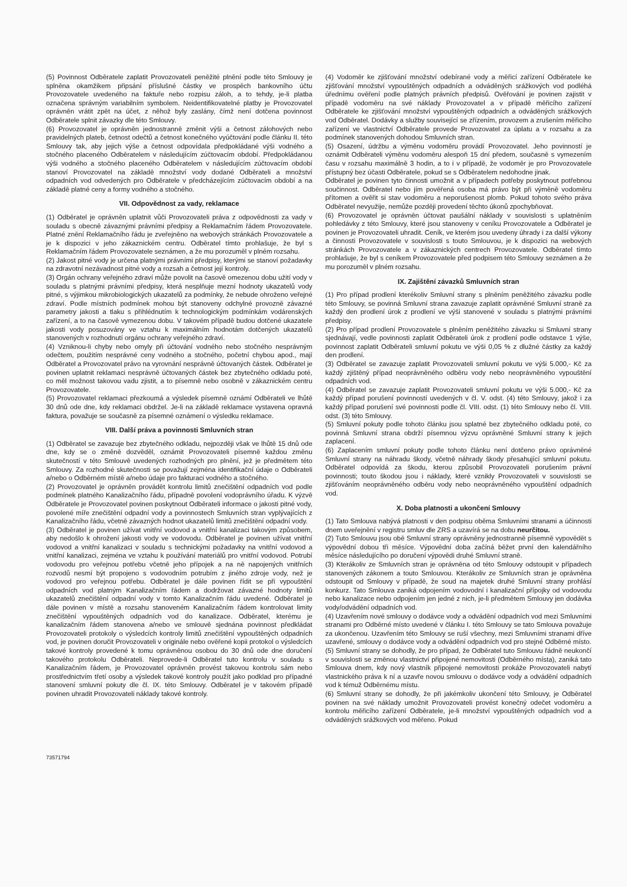(5) Povinnost Odběratele zaplatit Provozovateli peněžité plnění podle této Smlouvy je splněna okamžikem připsání příslušné částky ve prospěch bankovního účtu Provozovatele uvedeného na faktuře nebo rozpisu záloh, a to tehdy, je-li platba označena správným variabilním symbolem. Neidentifikovatelné platby je Provozovatel oprávněn vrátit zpět na účet, z něhož byly zaslány, čímž není dotčena povinnost Odběratele splnit závazky dle této Smlouvy.
(6) Provozovatel je oprávněn jednostranně změnit výši a četnost zálohových nebo pravidelných plateb, četnost odečtů a četnost konečného vyúčtování podle článku II. této Smlouvy tak, aby jejich výše a četnost odpovídala předpokládané výši vodného a stočného placeného Odběratelem v následujícím zúčtovacím období. Předpokládanou výši vodného a stočného placeného Odběratelem v následujícím zúčtovacím období stanoví Provozovatel na základě množství vody dodané Odběrateli a množství odpadních vod odvedených pro Odběratele v předcházejícím zúčtovacím období a na základě platné ceny a formy vodného a stočného.
VII. Odpovědnost za vady, reklamace
(1) Odběratel je oprávněn uplatnit vůči Provozovateli práva z odpovědnosti za vady v souladu s obecně závaznými právními předpisy a Reklamačním řádem Provozovatele. Platné znění Reklamačního řádu je zveřejněno na webových stránkách Provozovatele a je k dispozici v jeho zákaznickém centru. Odběratel tímto prohlašuje, že byl s Reklamačním řádem Provozovatele seznámen, a že mu porozuměl v plném rozsahu.
(2) Jakost pitné vody je určena platnými právními předpisy, kterými se stanoví požadavky na zdravotní nezávadnost pitné vody a rozsah a četnost její kontroly.
(3) Orgán ochrany veřejného zdraví může povolit na časově omezenou dobu užití vody v souladu s platnými právními předpisy, která nesplňuje mezní hodnoty ukazatelů vody pitné, s výjimkou mikrobiologických ukazatelů za podmínky, že nebude ohroženo veřejné zdraví. Podle místních podmínek mohou být stanoveny odchylné provozně závazné parametry jakosti a tlaku s přihlédnutím k technologickým podmínkám vodárenských zařízení, a to na časově vymezenou dobu. V takovém případě budou dotčené ukazatele jakosti vody posuzovány ve vztahu k maximálním hodnotám dotčených ukazatelů stanovených v rozhodnutí orgánu ochrany veřejného zdraví.
(4) Vzniknou-li chyby nebo omyly při účtování vodného nebo stočného nesprávným odečtem, použitím nesprávné ceny vodného a stočného, početní chybou apod., mají Odběratel a Provozovatel právo na vyrovnání nesprávně účtovaných částek. Odběratel je povinen uplatnit reklamaci nesprávně účtovaných částek bez zbytečného odkladu poté, co měl možnost takovou vadu zjistit, a to písemně nebo osobně v zákaznickém centru Provozovatele.
(5) Provozovatel reklamaci přezkoumá a výsledek písemně oznámí Odběrateli ve lhůtě 30 dnů ode dne, kdy reklamaci obdržel. Je-li na základě reklamace vystavena opravná faktura, považuje se současně za písemné oznámení o výsledku reklamace.
VIII. Další práva a povinnosti Smluvních stran
(1) Odběratel se zavazuje bez zbytečného odkladu, nejpozději však ve lhůtě 15 dnů ode dne, kdy se o změně dozvěděl, oznámit Provozovateli písemně každou změnu skutečností v této Smlouvě uvedených rozhodných pro plnění, jež je předmětem této Smlouvy. Za rozhodné skutečnosti se považují zejména identifikační údaje o Odběrateli a/nebo o Odběrném místě a/nebo údaje pro fakturaci vodného a stočného.
(2) Provozovatel je oprávněn provádět kontrolu limitů znečištění odpadních vod podle podmínek platného Kanalizačního řádu, případně povolení vodoprávního úřadu. K výzvě Odběratele je Provozovatel povinen poskytnout Odběrateli informace o jakosti pitné vody, povolené míře znečištění odpadní vody a povinnostech Smluvních stran vyplývajících z Kanalizačního řádu, včetně závazných hodnot ukazatelů limitů znečištění odpadní vody.
(3) Odběratel je povinen užívat vnitřní vodovod a vnitřní kanalizaci takovým způsobem, aby nedošlo k ohrožení jakosti vody ve vodovodu. Odběratel je povinen užívat vnitřní vodovod a vnitřní kanalizaci v souladu s technickými požadavky na vnitřní vodovod a vnitřní kanalizaci, zejména ve vztahu k používání materiálů pro vnitřní vodovod. Potrubí vodovodu pro veřejnou potřebu včetně jeho přípojek a na ně napojených vnitřních rozvodů nesmí být propojeno s vodovodním potrubím z jiného zdroje vody, než je vodovod pro veřejnou potřebu. Odběratel je dále povinen řídit se při vypouštění odpadních vod platným Kanalizačním řádem a dodržovat závazné hodnoty limitů ukazatelů znečištění odpadní vody v tomto Kanalizačním řádu uvedené. Odběratel je dále povinen v místě a rozsahu stanoveném Kanalizačním řádem kontrolovat limity znečištění vypouštěných odpadních vod do kanalizace. Odběratel, kterému je kanalizačním řádem stanovena a/nebo ve smlouvě sjednána povinnost předkládat Provozovateli protokoly o výsledcích kontroly limitů znečištění vypouštěných odpadních vod, je povinen doručit Provozovateli v originále nebo ověřené kopii protokol o výsledcích takové kontroly provedené k tomu oprávněnou osobou do 30 dnů ode dne doručení takového protokolu Odběrateli. Neprovede-li Odběratel tuto kontrolu v souladu s Kanalizačním řádem, je Provozovatel oprávněn provést takovou kontrolu sám nebo prostřednictvím třetí osoby a výsledek takové kontroly použít jako podklad pro případné stanovení smluvní pokuty dle čl. IX. této Smlouvy. Odběratel je v takovém případě povinen uhradit Provozovateli náklady takové kontroly.
(4) Vodoměr ke zjišťování množství odebírané vody a měřicí zařízení Odběratele ke zjišťování množství vypouštěných odpadních a odváděných srážkových vod podléhá úřednímu ověření podle platných právních předpisů. Ověřování je povinen zajistit v případě vodoměru na své náklady Provozovatel a v případě měřicího zařízení Odběratele ke zjišťování množství vypouštěných odpadních a odváděných srážkových vod Odběratel. Dodávky a služby související se zřízením, provozem a zrušením měřicího zařízení ve vlastnictví Odběratele provede Provozovatel za úplatu a v rozsahu a za podmínek stanovených dohodou Smluvních stran.
(5) Osazení, údržbu a výměnu vodoměru provádí Provozovatel. Jeho povinností je oznámit Odběrateli výměnu vodoměru alespoň 15 dní předem, současně s vymezením času v rozsahu maximálně 3 hodin, a to i v případě, že vodoměr je pro Provozovatele přístupný bez účasti Odběratele, pokud se s Odběratelem nedohodne jinak.
Odběratel je povinen tyto činnosti umožnit a v případech potřeby poskytnout potřebnou součinnost. Odběratel nebo jím pověřená osoba má právo být při výměně vodoměru přítomen a ověřit si stav vodoměru a neporušenost plomb. Pokud tohoto svého práva Odběratel nevyužije, nemůže později provedení těchto úkonů zpochybňovat.
(6) Provozovatel je oprávněn účtovat paušální náklady v souvislosti s uplatněním pohledávky z této Smlouvy, které jsou stanoveny v ceníku Provozovatele a Odběratel je povinen je Provozovateli uhradit. Ceník, ve kterém jsou uvedeny úhrady i za další výkony a činnosti Provozovatele v souvislosti s touto Smlouvou, je k dispozici na webových stránkách Provozovatele a v zákaznických centrech Provozovatele. Odběratel tímto prohlašuje, že byl s ceníkem Provozovatele před podpisem této Smlouvy seznámen a že mu porozuměl v plném rozsahu.
IX. Zajištění závazků Smluvních stran
(1) Pro případ prodlení kterékoliv Smluvní strany s plněním peněžitého závazku podle této Smlouvy, se povinná Smluvní strana zavazuje zaplatit oprávněné Smluvní straně za každý den prodlení úrok z prodlení ve výši stanovené v souladu s platnými právními předpisy.
(2) Pro případ prodlení Provozovatele s plněním peněžitého závazku si Smluvní strany sjednávají, vedle povinnosti zaplatit Odběrateli úrok z prodlení podle odstavce 1 výše, povinnost zaplatit Odběrateli smluvní pokutu ve výši 0,05 % z dlužné částky za každý den prodlení.
(3) Odběratel se zavazuje zaplatit Provozovateli smluvní pokutu ve výši 5.000,- Kč za každý zjištěný případ neoprávněného odběru vody nebo neoprávněného vypouštění odpadních vod.
(4) Odběratel se zavazuje zaplatit Provozovateli smluvní pokutu ve výši 5.000,- Kč za každý případ porušení povinností uvedených v čl. V. odst. (4) této Smlouvy, jakož i za každý případ porušení své povinnosti podle čl. VIII. odst. (1) této Smlouvy nebo čl. VIII. odst. (3) této Smlouvy.
(5) Smluvní pokuty podle tohoto článku jsou splatné bez zbytečného odkladu poté, co povinná Smluvní strana obdrží písemnou výzvu oprávněné Smluvní strany k jejich zaplacení.
(6) Zaplacením smluvní pokuty podle tohoto článku není dotčeno právo oprávněné Smluvní strany na náhradu škody, včetně náhrady škody přesahující smluvní pokutu. Odběratel odpovídá za škodu, kterou způsobil Provozovateli porušením právní povinnosti; touto škodou jsou i náklady, které vznikly Provozovateli v souvislosti se zjišťováním neoprávněného odběru vody nebo neoprávněného vypouštění odpadních vod.
X. Doba platnosti a ukončení Smlouvy
(1) Tato Smlouva nabývá platnosti v den podpisu oběma Smluvními stranami a účinnosti dnem uveřejnění v registru smluv dle ZRS a uzavírá se na dobu neurčitou.
(2) Tuto Smlouvu jsou obě Smluvní strany oprávněny jednostranně písemně vypovědět s výpovědní dobou tři měsíce. Výpovědní doba začíná běžet první den kalendářního měsíce následujícího po doručení výpovědi druhé Smluvní straně.
(3) Kterákoliv ze Smluvních stran je oprávněna od této Smlouvy odstoupit v případech stanovených zákonem a touto Smlouvou. Kterákoliv ze Smluvních stran je oprávněna odstoupit od Smlouvy v případě, že soud na majetek druhé Smluvní strany prohlásí konkurz. Tato Smlouva zaniká odpojením vodovodní i kanalizační přípojky od vodovodu nebo kanalizace nebo odpojením jen jedné z nich, je-li předmětem Smlouvy jen dodávka vody/odvádění odpadních vod.
(4) Uzavřením nové smlouvy o dodávce vody a odvádění odpadních vod mezi Smluvními stranami pro Odběrné místo uvedené v článku I. této Smlouvy se tato Smlouva považuje za ukončenou. Uzavřením této Smlouvy se ruší všechny, mezi Smluvními stranami dříve uzavřené, smlouvy o dodávce vody a odvádění odpadních vod pro stejné Odběrné místo.
(5) Smluvní strany se dohodly, že pro případ, že Odběratel tuto Smlouvu řádně neukončí v souvislosti se změnou vlastnictví připojené nemovitosti (Odběrného místa), zaniká tato Smlouva dnem, kdy nový vlastník připojené nemovitosti prokáže Provozovateli nabytí vlastnického práva k ní a uzavře novou smlouvu o dodávce vody a odvádění odpadních vod k témuž Odběrnému místu.
(6) Smluvní strany se dohodly, že při jakémkoliv ukončení této Smlouvy, je Odběratel povinen na své náklady umožnit Provozovateli provést konečný odečet vodoměru a kontrolu měřicího zařízení Odběratele, je-li množství vypouštěných odpadních vod a odváděných srážkových vod měřeno. Pokud
73571794